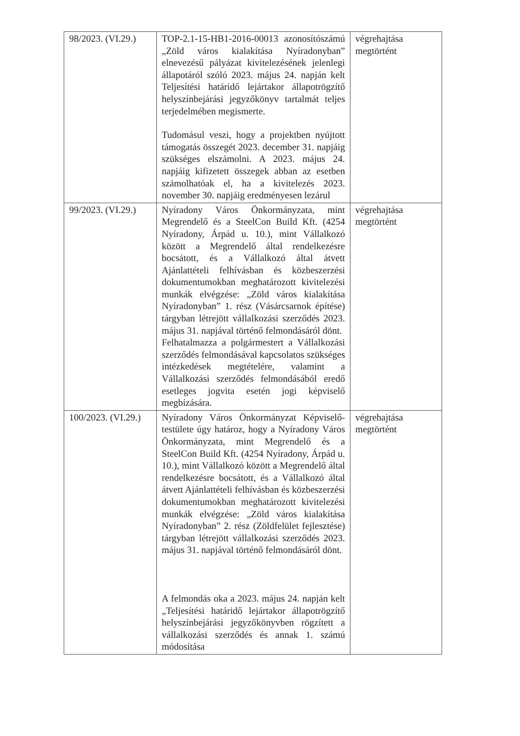| 98/2023. (VI.29.) | TOP-2.1-15-HB1-2016-00013 azonosítószámú „Zöld város kialakítása Nyíradonyban” elnevezésű pályázat kivitelezésének jelenlegi állapotáról szóló 2023. május 24. napján kelt Teljesítési határidő lejártakor állapotrögzítő helyszínbejárási jegyzőkönyv tartalmát teljes terjedelmében megismerte. Tudomásul veszi, hogy a projektben nyújtott támogatás összegét 2023. december 31. napjáig szükséges elszámolni. A 2023. május 24. napjáig kifizetett összegek abban az esetben számolhatóak el, ha a kivitelezés 2023. november 30. napjáig eredményesen lezárul | végrehajtása megtörtént |
| 99/2023. (VI.29.) | Nyíradony Város Önkormányzata, mint Megrendelő és a SteelCon Build Kft. (4254 Nyíradony, Árpád u. 10.), mint Vállalkozó között a Megrendelő által rendelkezésre bocsátott, és a Vállalkozó által átvett Ajánlattételi felhívásban és közbeszerzési dokumentumokban meghatározott kivitelezési munkák elvégzése: „Zöld város kialakítása Nyíradonyban” 1. rész (Vásárcsarnok építése) tárgyban létrejött vállalkozási szerződés 2023. május 31. napjával történő felmondásáról dönt. Felhatalmazza a polgármestert a Vállalkozási szerződés felmondásával kapcsolatos szükséges intézkedések megtételére, valamint a Vállalkozási szerződés felmondásából eredő esetleges jogvita esetén jogi képviselő megbízására. | végrehajtása megtörtént |
| 100/2023. (VI.29.) | Nyíradony Város Önkormányzat Képviselő-testülete úgy határoz, hogy a Nyíradony Város Önkormányzata, mint Megrendelő és a SteelCon Build Kft. (4254 Nyíradony, Árpád u. 10.), mint Vállalkozó között a Megrendelő által rendelkezésre bocsátott, és a Vállalkozó által átvett Ajánlattételi felhívásban és közbeszerzési dokumentumokban meghatározott kivitelezési munkák elvégzése: „Zöld város kialakítása Nyíradonyban” 2. rész (Zöldfelület fejlesztése) tárgyban létrejött vállalkozási szerződés 2023. május 31. napjával történő felmondásáról dönt. A felmondás oka a 2023. május 24. napján kelt „Teljesítési határidő lejártakor állapotrögzítő helyszínbejárási jegyzőkönyvben rögzített a vállalkozási szerződés és annak 1. számú módosítása | végrehajtása megtörtént |